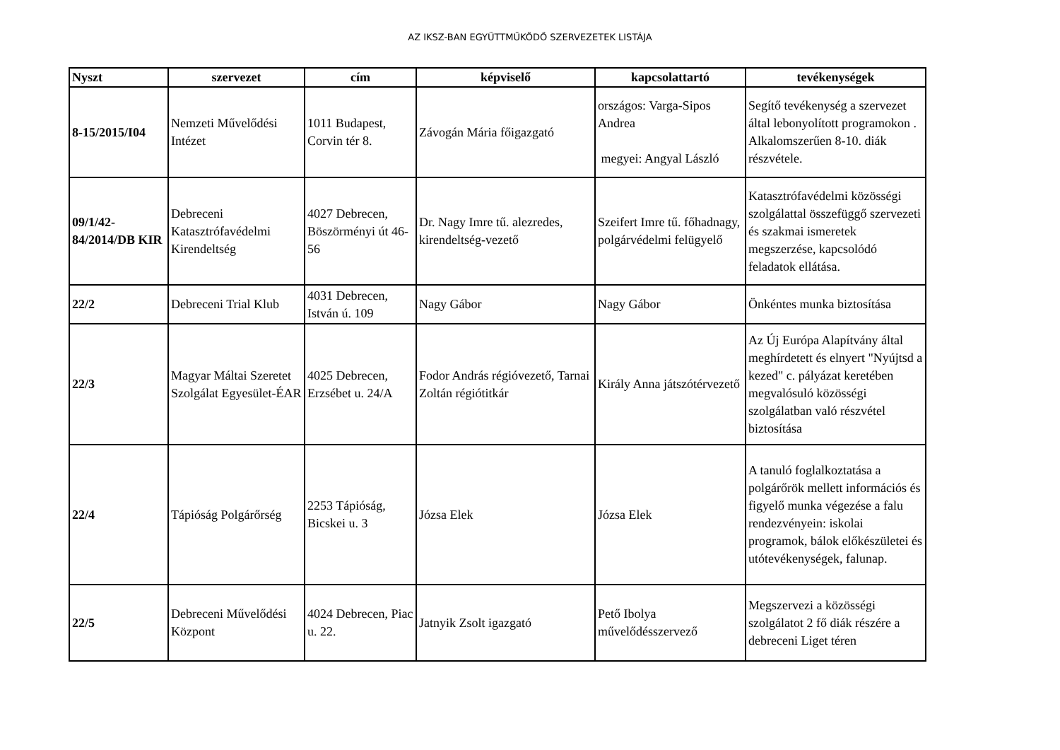AZ IKSZ-BAN EGYÜTTMŰKÖDŐ SZERVEZETEK LISTÁJA
| Nyszt | szervezet | cím | képviselő | kapcsolattartó | tevékenységek |
| --- | --- | --- | --- | --- | --- |
| 8-15/2015/I04 | Nemzeti Művelődési Intézet | 1011 Budapest, Corvin tér 8. | Závogán Mária főigazgató | országos: Varga-Sipos Andrea megyei: Angyal László | Segítő tevékenység a szervezet által lebonyolított programokon . Alkalomszerűen 8-10. diák részvétele. |
| 09/1/42-84/2014/DB KIR | Debreceni Katasztrófavédelmi Kirendeltség | 4027 Debrecen, Böszörményi út 46-56 | Dr. Nagy Imre tű. alezredes, kirendeltség-vezető | Szeifert Imre tű. főhadnagy, polgárvédelmi felügyelő | Katasztrófavédelmi közösségi szolgálattal összefüggő szervezeti és szakmai ismeretek megszerzése, kapcsolódó feladatok ellátása. |
| 22/2 | Debreceni Trial Klub | 4031 Debrecen, István ú. 109 | Nagy Gábor | Nagy Gábor | Önkéntes munka biztosítása |
| 22/3 | Magyar Máltai Szeretet Szolgálat Egyesület-ÉAR | 4025 Debrecen, Erzsébet u. 24/A | Fodor András régióvezető, Tarnai Zoltán régiótitkár | Király Anna játszótérvezető | Az Új Európa Alapítvány által meghírdetett és elnyert "Nyújtsd a kezed" c. pályázat keretében megvalósuló közösségi szolgálatban való részvétel biztosítása |
| 22/4 | Tápióság Polgárőrség | 2253 Tápióság, Bicskei u. 3 | Józsa Elek | Józsa Elek | A tanuló foglalkoztatása a polgárőrök mellett információs és figyelő munka végezése a falu rendezvényein: iskolai programok, bálok előkészületei és utótevékenységek, falunap. |
| 22/5 | Debreceni Művelődési Központ | 4024 Debrecen, Piac u. 22. | Jatnyik Zsolt igazgató | Pető Ibolya művelődésszervező | Megszervezi a közösségi szolgálatot 2 fő diák részére a debreceni Liget téren |